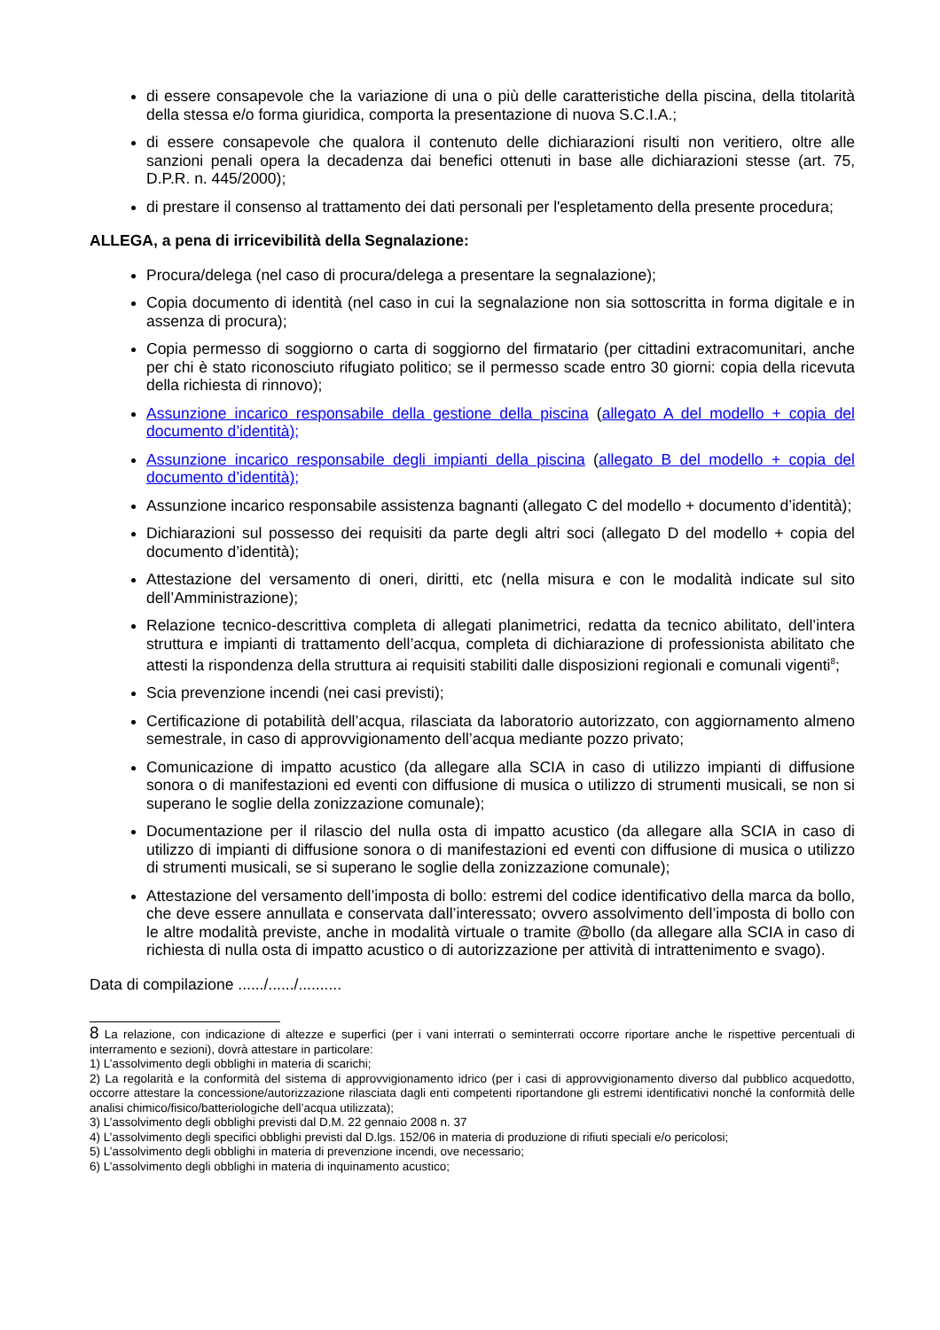di essere consapevole che la variazione di una o più delle caratteristiche della piscina, della titolarità della stessa e/o forma giuridica, comporta la presentazione di nuova S.C.I.A.;
di essere consapevole che qualora il contenuto delle dichiarazioni risulti non veritiero, oltre alle sanzioni penali opera la decadenza dai benefici ottenuti in base alle dichiarazioni stesse (art. 75, D.P.R. n. 445/2000);
di prestare il consenso al trattamento dei dati personali per l'espletamento della presente procedura;
ALLEGA, a pena di irricevibilità della Segnalazione:
Procura/delega (nel caso di procura/delega a presentare la segnalazione);
Copia documento di identità (nel caso in cui la segnalazione non sia sottoscritta in forma digitale e in assenza di procura);
Copia permesso di soggiorno o carta di soggiorno del firmatario (per cittadini extracomunitari, anche per chi è stato riconosciuto rifugiato politico; se il permesso scade entro 30 giorni: copia della ricevuta della richiesta di rinnovo);
Assunzione incarico responsabile della gestione della piscina (allegato A del modello + copia del documento d’identità);
Assunzione incarico responsabile degli impianti della piscina (allegato B del modello + copia del documento d’identità);
Assunzione incarico responsabile assistenza bagnanti (allegato C del modello + documento d’identità);
Dichiarazioni sul possesso dei requisiti da parte degli altri soci (allegato D del modello + copia del documento d’identità);
Attestazione del versamento di oneri, diritti, etc (nella misura e con le modalità indicate sul sito dell’Amministrazione);
Relazione tecnico-descrittiva completa di allegati planimetrici, redatta da tecnico abilitato, dell’intera struttura e impianti di trattamento dell’acqua, completa di dichiarazione di professionista abilitato che attesti la rispondenza della struttura ai requisiti stabiliti dalle disposizioni regionali e comunali vigenti<sup>8</sup>;
Scia prevenzione incendi (nei casi previsti);
Certificazione di potabilità dell’acqua, rilasciata da laboratorio autorizzato, con aggiornamento almeno semestrale, in caso di approvvigionamento dell’acqua mediante pozzo privato;
Comunicazione di impatto acustico (da allegare alla SCIA in caso di utilizzo impianti di diffusione sonora o di manifestazioni ed eventi con diffusione di musica o utilizzo di strumenti musicali, se non si superano le soglie della zonizzazione comunale);
Documentazione per il rilascio del nulla osta di impatto acustico (da allegare alla SCIA in caso di utilizzo di impianti di diffusione sonora o di manifestazioni ed eventi con diffusione di musica o utilizzo di strumenti musicali, se si superano le soglie della zonizzazione comunale);
Attestazione del versamento dell’imposta di bollo: estremi del codice identificativo della marca da bollo, che deve essere annullata e conservata dall’interessato; ovvero assolvimento dell’imposta di bollo con le altre modalità previste, anche in modalità virtuale o tramite @bollo (da allegare alla SCIA in caso di richiesta di nulla osta di impatto acustico o di autorizzazione per attività di intrattenimento e svago).
Data di compilazione ....../....../..........
8 La relazione, con indicazione di altezze e superfici (per i vani interrati o seminterrati occorre riportare anche le rispettive percentuali di interramento e sezioni), dovrà attestare in particolare:
1) L’assolvimento degli obblighi in materia di scarichi;
2) La regolarità e la conformità del sistema di approvvigionamento idrico (per i casi di approvvigionamento diverso dal pubblico acquedotto, occorre attestare la concessione/autorizzazione rilasciata dagli enti competenti riportandone gli estremi identificativi nonché la conformità delle analisi chimico/fisico/batteriologiche dell’acqua utilizzata);
3) L’assolvimento degli obblighi previsti dal D.M. 22 gennaio 2008 n. 37
4) L’assolvimento degli specifici obblighi previsti dal D.lgs. 152/06 in materia di produzione di rifiuti speciali e/o pericolosi;
5) L’assolvimento degli obblighi in materia di prevenzione incendi, ove necessario;
6) L’assolvimento degli obblighi in materia di inquinamento acustico;